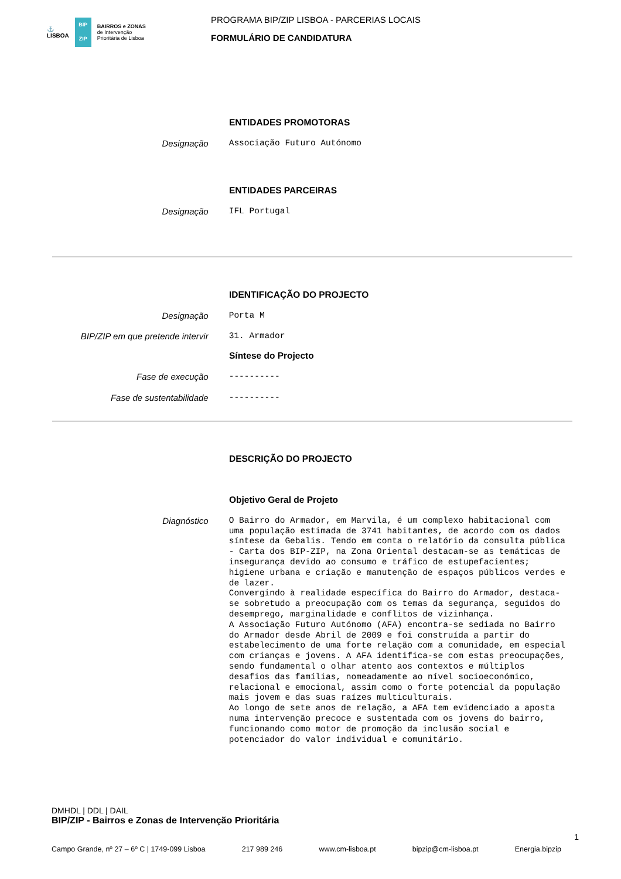⚓
LISBOA BIP ZIP BAIRROS e ZONAS
de Intervenção
Prioritária de Lisboa
PROGRAMA BIP/ZIP LISBOA - PARCERIAS LOCAIS
FORMULÁRIO DE CANDIDATURA
ENTIDADES PROMOTORAS
Designação
Associação Futuro Autónomo
ENTIDADES PARCEIRAS
Designação
IFL Portugal
IDENTIFICAÇÃO DO PROJECTO
Designação
Porta M
BIP/ZIP em que pretende intervir
31. Armador
Síntese do Projecto
Fase de execução
----------
Fase de sustentabilidade
----------
DESCRIÇÃO DO PROJECTO
Objetivo Geral de Projeto
Diagnóstico
O Bairro do Armador, em Marvila, é um complexo habitacional com uma população estimada de 3741 habitantes, de acordo com os dados síntese da Gebalis. Tendo em conta o relatório da consulta pública - Carta dos BIP-ZIP, na Zona Oriental destacam-se as temáticas de insegurança devido ao consumo e tráfico de estupefacientes; higiene urbana e criação e manutenção de espaços públicos verdes e de lazer.
Convergindo à realidade específica do Bairro do Armador, destaca-se sobretudo a preocupação com os temas da segurança, seguidos do desemprego, marginalidade e conflitos de vizinhança.
A Associação Futuro Autónomo (AFA) encontra-se sediada no Bairro do Armador desde Abril de 2009 e foi construída a partir do estabelecimento de uma forte relação com a comunidade, em especial com crianças e jovens. A AFA identifica-se com estas preocupações, sendo fundamental o olhar atento aos contextos e múltiplos desafios das famílias, nomeadamente ao nível socioeconómico, relacional e emocional, assim como o forte potencial da população mais jovem e das suas raízes multiculturais.
Ao longo de sete anos de relação, a AFA tem evidenciado a aposta numa intervenção precoce e sustentada com os jovens do bairro, funcionando como motor de promoção da inclusão social e potenciador do valor individual e comunitário.
DMHDL | DDL | DAIL
BIP/ZIP - Bairros e Zonas de Intervenção Prioritária
1
Campo Grande, nº 27 – 6º C | 1749-099 Lisboa 217 989 246 www.cm-lisboa.pt bipzip@cm-lisboa.pt Energia.bipzip